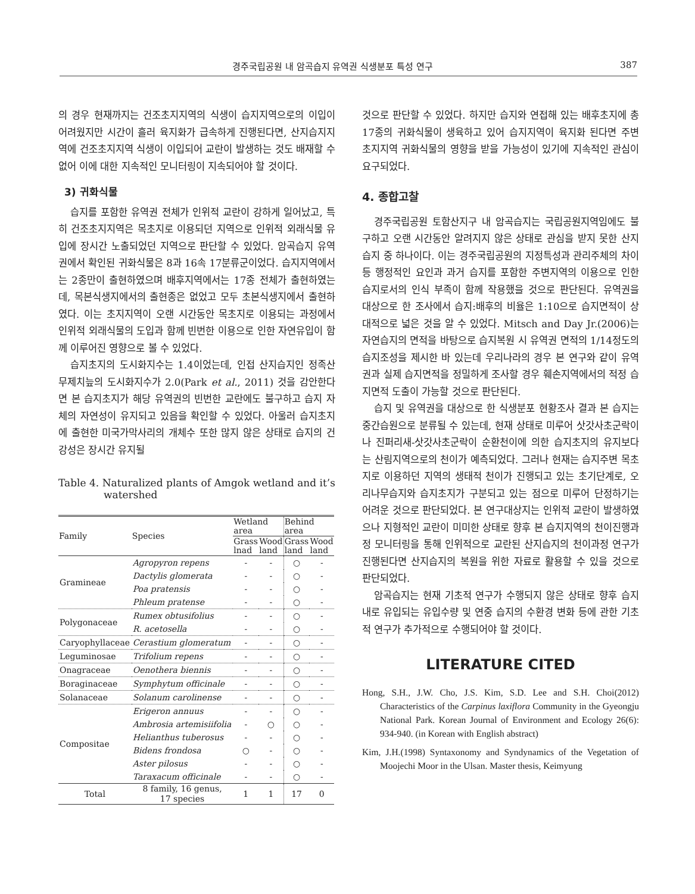경주국립공원 내 암곡습지 유역권 식생분포 특성 연구 387
의 경우 현재까지는 건조초지지역의 식생이 습지지역으로의 이입이 어려웠지만 시간이 흘러 육지화가 급속하게 진행된다면, 산지습지지역에 건조초지지역 식생이 이입되어 교란이 발생하는 것도 배재할 수 없어 이에 대한 지속적인 모니터링이 지속되어야 할 것이다.
3) 귀화식물
습지를 포함한 유역권 전체가 인위적 교란이 강하게 일어났고, 특히 건조초지지역은 목초지로 이용되던 지역으로 인위적 외래식물 유입에 장시간 노출되었던 지역으로 판단할 수 있었다. 암곡습지 유역권에서 확인된 귀화식물은 8과 16속 17분류군이었다. 습지지역에서는 2종만이 출현하였으며 배후지역에서는 17종 전체가 출현하였는데, 목본식생지에서의 출현종은 없었고 모두 초본식생지에서 출현하였다. 이는 초지지역이 오랜 시간동안 목초지로 이용되는 과정에서 인위적 외래식물의 도입과 함께 빈번한 이용으로 인한 자연유입이 함께 이루어진 영향으로 볼 수 있었다.
습지초지의 도시화지수는 1.4이었는데, 인접 산지습지인 정족산 무제치늪의 도시화지수가 2.0(Park et al., 2011) 것을 감안한다면 본 습지초지가 해당 유역권의 빈번한 교란에도 불구하고 습지 자체의 자연성이 유지되고 있음을 확인할 수 있었다. 아울러 습지초지에 출현한 미국가막사리의 개체수 또한 많지 않은 상태로 습지의 건강성은 장시간 유지될
Table 4. Naturalized plants of Amgok wetland and it’s watershed
| Family | Species | Wetland area | | Behind area | |
| --- | --- | --- | --- | --- | --- |
| | | Grass lnad | Wood land | Grass land | Wood land |
| Gramineae | Agropyron repens | - | - | ○ | - |
| | Dactylis glomerata | - | - | ○ | - |
| | Poa pratensis | - | - | ○ | - |
| | Phleum pratense | - | - | ○ | - |
| Polygonaceae | Rumex obtusifolius | - | - | ○ | - |
| | R. acetosella | - | - | ○ | - |
| Caryophyllaceae | Cerastium glomeratum | - | - | ○ | - |
| Leguminosae | Trifolium repens | - | - | ○ | - |
| Onagraceae | Oenothera biennis | - | - | ○ | - |
| Boraginaceae | Symphytum officinale | - | - | ○ | - |
| Solanaceae | Solanum carolinense | - | - | ○ | - |
| Compositae | Erigeron annuus | - | - | ○ | - |
| | Ambrosia artemisiifolia | - | ○ | ○ | - |
| | Helianthus tuberosus | - | - | ○ | - |
| | Bidens frondosa | ○ | - | ○ | - |
| | Aster pilosus | - | - | ○ | - |
| | Taraxacum officinale | - | - | ○ | - |
| Total | 8 family, 16 genus, 17 species | 1 | 1 | 17 | 0 |
것으로 판단할 수 있었다. 하지만 습지와 연접해 있는 배후초지에 총 17종의 귀화식물이 생육하고 있어 습지지역이 육지화 된다면 주변 초지지역 귀화식물의 영향을 받을 가능성이 있기에 지속적인 관심이 요구되었다.
4. 종합고찰
경주국립공원 토함산지구 내 암곡습지는 국립공원지역임에도 불구하고 오랜 시간동안 알려지지 않은 상태로 관심을 받지 못한 산지습지 중 하나이다. 이는 경주국립공원의 지정특성과 관리주체의 차이 등 행정적인 요인과 과거 습지를 포함한 주변지역의 이용으로 인한 습지로서의 인식 부족이 함께 작용했을 것으로 판단된다. 유역권을 대상으로 한 조사에서 습지:배후의 비율은 1:10으로 습지면적이 상대적으로 넓은 것을 알 수 있었다. Mitsch and Day Jr.(2006)는 자연습지의 면적을 바탕으로 습지복원 시 유역권 면적의 1/14정도의 습지조성을 제시한 바 있는데 우리나라의 경우 본 연구와 같이 유역권과 실제 습지면적을 정밀하게 조사할 경우 훼손지역에서의 적정 습지면적 도출이 가능할 것으로 판단된다.
습지 및 유역권을 대상으로 한 식생분포 현황조사 결과 본 습지는 중간습원으로 분류될 수 있는데, 현재 상태로 미루어 삿갓사초군락이나 진퍼리새-삿갓사초군락이 순환천이에 의한 습지초지의 유지보다는 산림지역으로의 천이가 예측되었다. 그러나 현재는 습지주변 목초지로 이용하던 지역의 생태적 천이가 진행되고 있는 초기단계로, 오리나무습지와 습지초지가 구분되고 있는 점으로 미루어 단정하기는 어려운 것으로 판단되었다. 본 연구대상지는 인위적 교란이 발생하였으나 지형적인 교란이 미미한 상태로 향후 본 습지지역의 천이진행과정 모니터링을 통해 인위적으로 교란된 산지습지의 천이과정 연구가 진행된다면 산지습지의 복원을 위한 자료로 활용할 수 있을 것으로 판단되었다.
암곡습지는 현재 기초적 연구가 수행되지 않은 상태로 향후 습지 내로 유입되는 유입수량 및 연중 습지의 수환경 변화 등에 관한 기초적 연구가 추가적으로 수행되어야 할 것이다.
LITERATURE CITED
Hong, S.H., J.W. Cho, J.S. Kim, S.D. Lee and S.H. Choi(2012) Characteristics of the Carpinus laxiflora Community in the Gyeongju National Park. Korean Journal of Environment and Ecology 26(6): 934-940. (in Korean with English abstract)
Kim, J.H.(1998) Syntaxonomy and Syndynamics of the Vegetation of Moojechi Moor in the Ulsan. Master thesis, Keimyung